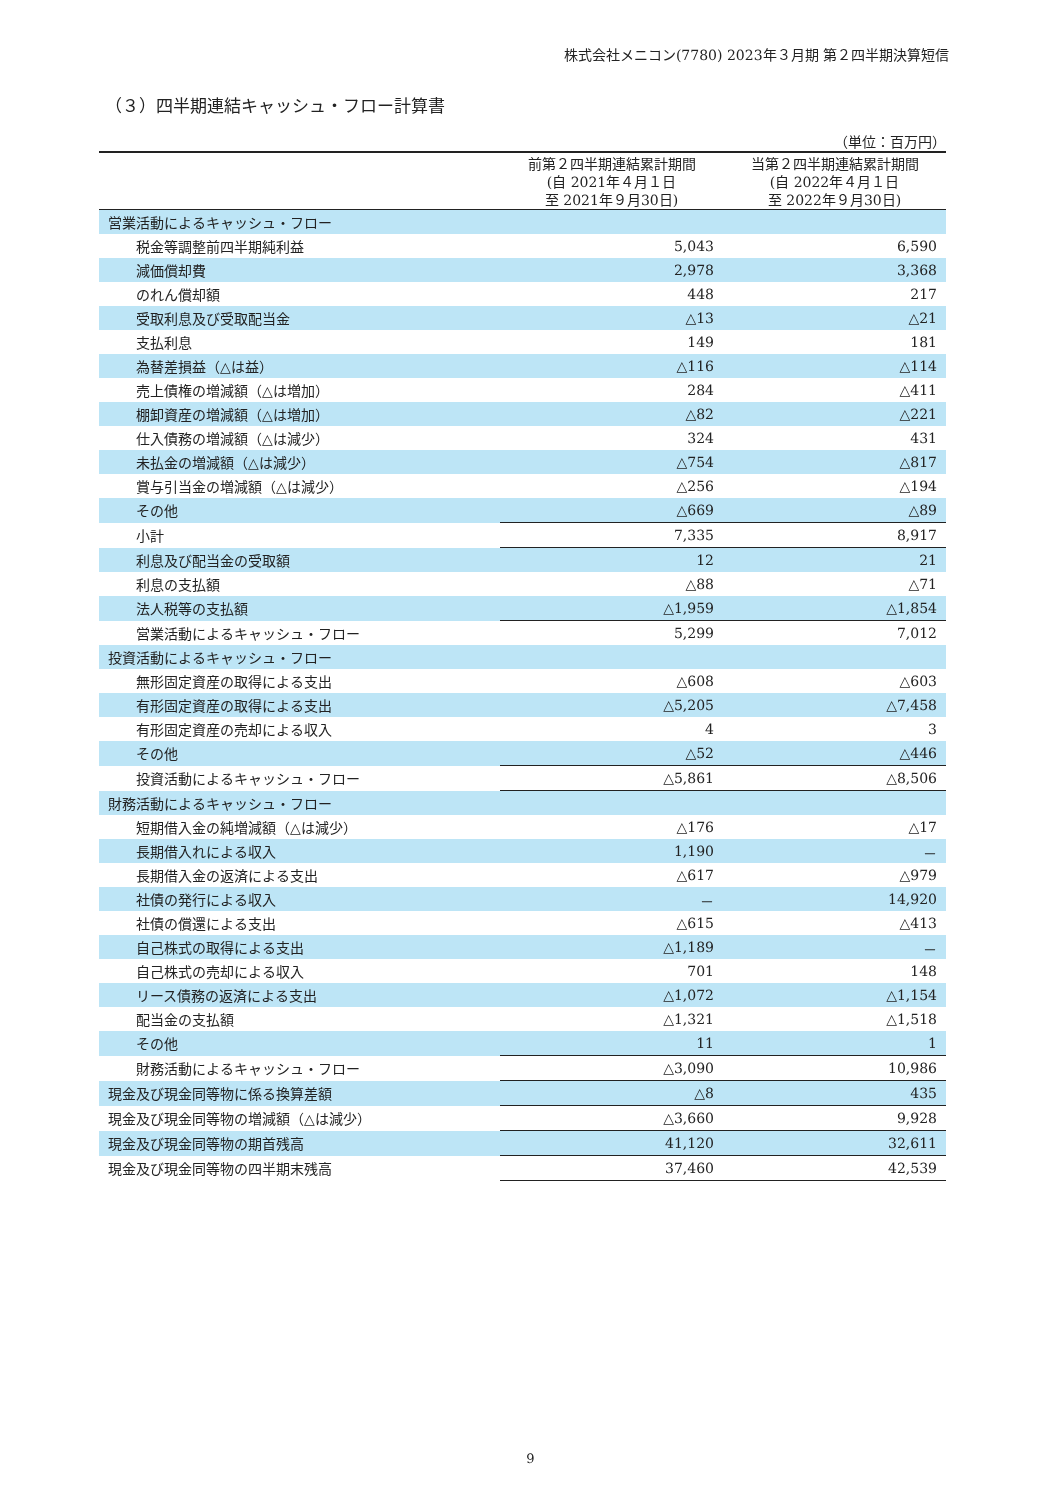株式会社メニコン(7780) 2023年３月期 第２四半期決算短信
（３）四半期連結キャッシュ・フロー計算書
（単位：百万円）
| | 前第２四半期連結累計期間 (自 2021年４月１日 至 2021年９月30日) | 当第２四半期連結累計期間 (自 2022年４月１日 至 2022年９月30日) |
| --- | --- | --- |
| 営業活動によるキャッシュ・フロー | | |
| 税金等調整前四半期純利益 | 5,043 | 6,590 |
| 減価償却費 | 2,978 | 3,368 |
| のれん償却額 | 448 | 217 |
| 受取利息及び受取配当金 | △13 | △21 |
| 支払利息 | 149 | 181 |
| 為替差損益（△は益） | △116 | △114 |
| 売上債権の増減額（△は増加） | 284 | △411 |
| 棚卸資産の増減額（△は増加） | △82 | △221 |
| 仕入債務の増減額（△は減少） | 324 | 431 |
| 未払金の増減額（△は減少） | △754 | △817 |
| 賞与引当金の増減額（△は減少） | △256 | △194 |
| その他 | △669 | △89 |
| 小計 | 7,335 | 8,917 |
| 利息及び配当金の受取額 | 12 | 21 |
| 利息の支払額 | △88 | △71 |
| 法人税等の支払額 | △1,959 | △1,854 |
| 営業活動によるキャッシュ・フロー | 5,299 | 7,012 |
| 投資活動によるキャッシュ・フロー | | |
| 無形固定資産の取得による支出 | △608 | △603 |
| 有形固定資産の取得による支出 | △5,205 | △7,458 |
| 有形固定資産の売却による収入 | 4 | 3 |
| その他 | △52 | △446 |
| 投資活動によるキャッシュ・フロー | △5,861 | △8,506 |
| 財務活動によるキャッシュ・フロー | | |
| 短期借入金の純増減額（△は減少） | △176 | △17 |
| 長期借入れによる収入 | 1,190 | － |
| 長期借入金の返済による支出 | △617 | △979 |
| 社債の発行による収入 | － | 14,920 |
| 社債の償還による支出 | △615 | △413 |
| 自己株式の取得による支出 | △1,189 | － |
| 自己株式の売却による収入 | 701 | 148 |
| リース債務の返済による支出 | △1,072 | △1,154 |
| 配当金の支払額 | △1,321 | △1,518 |
| その他 | 11 | 1 |
| 財務活動によるキャッシュ・フロー | △3,090 | 10,986 |
| 現金及び現金同等物に係る換算差額 | △8 | 435 |
| 現金及び現金同等物の増減額（△は減少） | △3,660 | 9,928 |
| 現金及び現金同等物の期首残高 | 41,120 | 32,611 |
| 現金及び現金同等物の四半期末残高 | 37,460 | 42,539 |
9